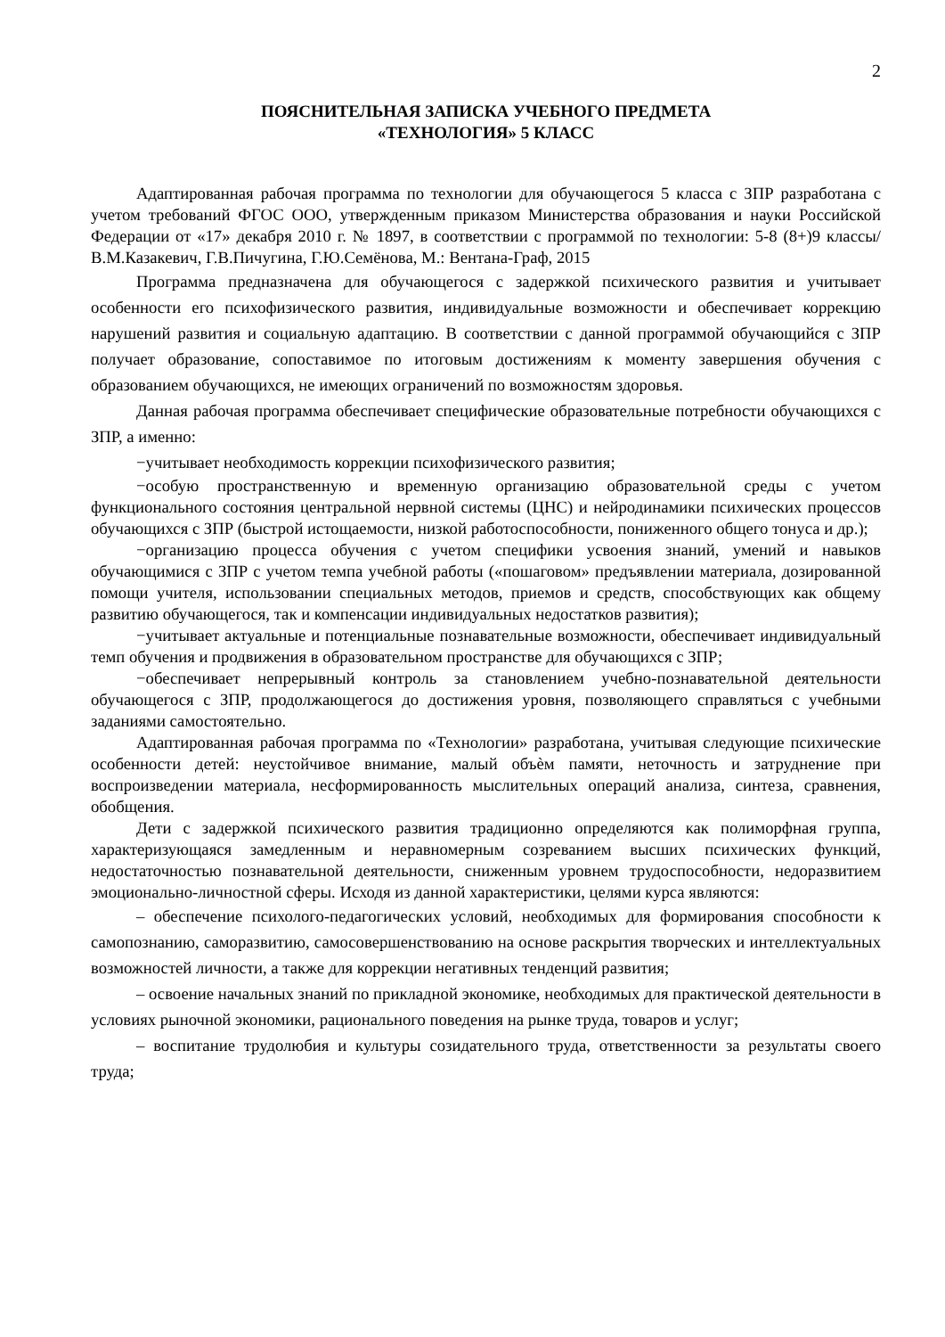2
ПОЯСНИТЕЛЬНАЯ ЗАПИСКА УЧЕБНОГО ПРЕДМЕТА
«ТЕХНОЛОГИЯ» 5 КЛАСС
Адаптированная рабочая программа по технологии для обучающегося 5 класса с ЗПР разработана с учетом требований ФГОС ООО, утвержденным приказом Министерства образования и науки Российской Федерации от «17» декабря 2010 г. № 1897, в соответствии с программой по технологии: 5-8 (8+)9 классы/ В.М.Казакевич, Г.В.Пичугина, Г.Ю.Семёнова, М.: Вентана-Граф, 2015
Программа предназначена для обучающегося с задержкой психического развития и учитывает особенности его психофизического развития, индивидуальные возможности и обеспечивает коррекцию нарушений развития и социальную адаптацию. В соответствии с данной программой обучающийся с ЗПР получает образование, сопоставимое по итоговым достижениям к моменту завершения обучения с образованием обучающихся, не имеющих ограничений по возможностям здоровья.
Данная рабочая программа обеспечивает специфические образовательные потребности обучающихся с ЗПР, а именно:
−учитывает необходимость коррекции психофизического развития;
−особую пространственную и временную организацию образовательной среды с учетом функционального состояния центральной нервной системы (ЦНС) и нейродинамики психических процессов обучающихся с ЗПР (быстрой истощаемости, низкой работоспособности, пониженного общего тонуса и др.);
−организацию процесса обучения с учетом специфики усвоения знаний, умений и навыков обучающимися с ЗПР с учетом темпа учебной работы («пошаговом» предъявлении материала, дозированной помощи учителя, использовании специальных методов, приемов и средств, способствующих как общему развитию обучающегося, так и компенсации индивидуальных недостатков развития);
−учитывает актуальные и потенциальные познавательные возможности, обеспечивает индивидуальный темп обучения и продвижения в образовательном пространстве для обучающихся с ЗПР;
−обеспечивает непрерывный контроль за становлением учебно-познавательной деятельности обучающегося с ЗПР, продолжающегося до достижения уровня, позволяющего справляться с учебными заданиями самостоятельно.
Адаптированная рабочая программа по «Технологии» разработана, учитывая следующие психические особенности детей: неустойчивое внимание, малый объѐм памяти, неточность и затруднение при воспроизведении материала, несформированность мыслительных операций анализа, синтеза, сравнения, обобщения.
Дети с задержкой психического развития традиционно определяются как полиморфная группа, характеризующаяся замедленным и неравномерным созреванием высших психических функций, недостаточностью познавательной деятельности, сниженным уровнем трудоспособности, недоразвитием эмоционально-личностной сферы. Исходя из данной характеристики, целями курса являются:
– обеспечение психолого-педагогических условий, необходимых для формирования способности к самопознанию, саморазвитию, самосовершенствованию на основе раскрытия творческих и интеллектуальных возможностей личности, а также для коррекции негативных тенденций развития;
– освоение начальных знаний по прикладной экономике, необходимых для практической деятельности в условиях рыночной экономики, рационального поведения на рынке труда, товаров и услуг;
– воспитание трудолюбия и культуры созидательного труда, ответственности за результаты своего труда;